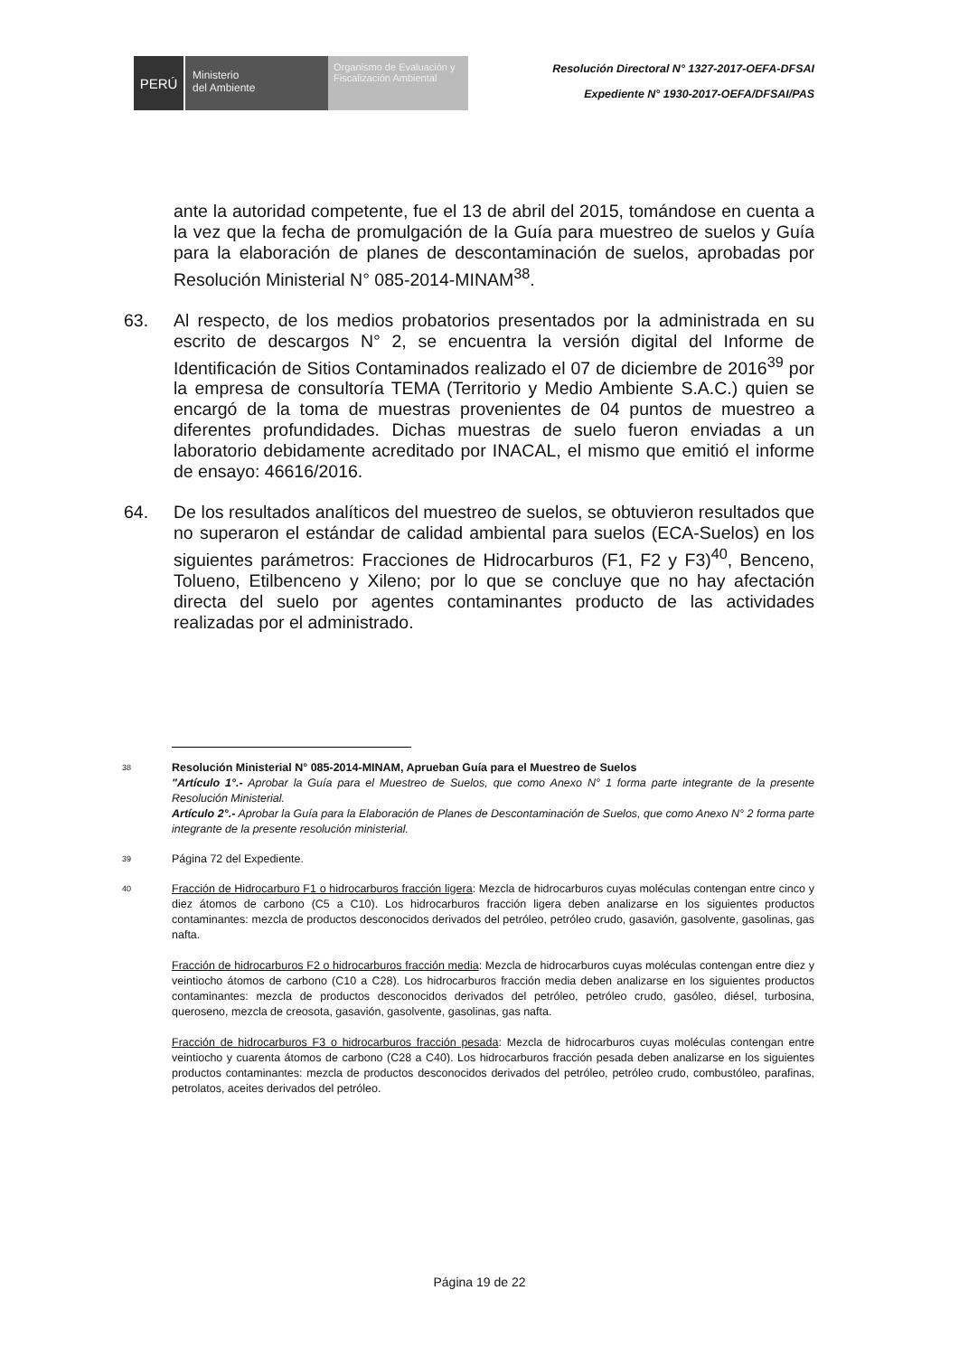PERÚ
Ministerio
del Ambiente
Organismo de Evaluación y Fiscalización Ambiental
Resolución Directoral N° 1327-2017-OEFA-DFSAI
Expediente N° 1930-2017-OEFA/DFSAI/PAS
ante la autoridad competente, fue el 13 de abril del 2015, tomándose en cuenta a la vez que la fecha de promulgación de la Guía para muestreo de suelos y Guía para la elaboración de planes de descontaminación de suelos, aprobadas por Resolución Ministerial N° 085-2014-MINAM<sup>38</sup>.
63. Al respecto, de los medios probatorios presentados por la administrada en su escrito de descargos N° 2, se encuentra la versión digital del Informe de Identificación de Sitios Contaminados realizado el 07 de diciembre de 2016<sup>39</sup> por la empresa de consultoría TEMA (Territorio y Medio Ambiente S.A.C.) quien se encargó de la toma de muestras provenientes de 04 puntos de muestreo a diferentes profundidades. Dichas muestras de suelo fueron enviadas a un laboratorio debidamente acreditado por INACAL, el mismo que emitió el informe de ensayo: 46616/2016.
64. De los resultados analíticos del muestreo de suelos, se obtuvieron resultados que no superaron el estándar de calidad ambiental para suelos (ECA-Suelos) en los siguientes parámetros: Fracciones de Hidrocarburos (F1, F2 y F3)<sup>40</sup>, Benceno, Tolueno, Etilbenceno y Xileno; por lo que se concluye que no hay afectación directa del suelo por agentes contaminantes producto de las actividades realizadas por el administrado.
38
Resolución Ministerial N° 085-2014-MINAM, Aprueban Guía para el Muestreo de Suelos
"Artículo 1°.- Aprobar la Guía para el Muestreo de Suelos, que como Anexo N° 1 forma parte integrante de la presente Resolución Ministerial.
Artículo 2°.- Aprobar la Guía para la Elaboración de Planes de Descontaminación de Suelos, que como Anexo N° 2 forma parte integrante de la presente resolución ministerial.
39
Página 72 del Expediente.
40
Fracción de Hidrocarburo F1 o hidrocarburos fracción ligera: Mezcla de hidrocarburos cuyas moléculas contengan entre cinco y diez átomos de carbono (C5 a C10). Los hidrocarburos fracción ligera deben analizarse en los siguientes productos contaminantes: mezcla de productos desconocidos derivados del petróleo, petróleo crudo, gasavión, gasolvente, gasolinas, gas nafta.
Fracción de hidrocarburos F2 o hidrocarburos fracción media: Mezcla de hidrocarburos cuyas moléculas contengan entre diez y veintiocho átomos de carbono (C10 a C28). Los hidrocarburos fracción media deben analizarse en los siguientes productos contaminantes: mezcla de productos desconocidos derivados del petróleo, petróleo crudo, gasóleo, diésel, turbosina, queroseno, mezcla de creosota, gasavión, gasolvente, gasolinas, gas nafta.
Fracción de hidrocarburos F3 o hidrocarburos fracción pesada: Mezcla de hidrocarburos cuyas moléculas contengan entre veintiocho y cuarenta átomos de carbono (C28 a C40). Los hidrocarburos fracción pesada deben analizarse en los siguientes productos contaminantes: mezcla de productos desconocidos derivados del petróleo, petróleo crudo, combustóleo, parafinas, petrolatos, aceites derivados del petróleo.
Página 19 de 22